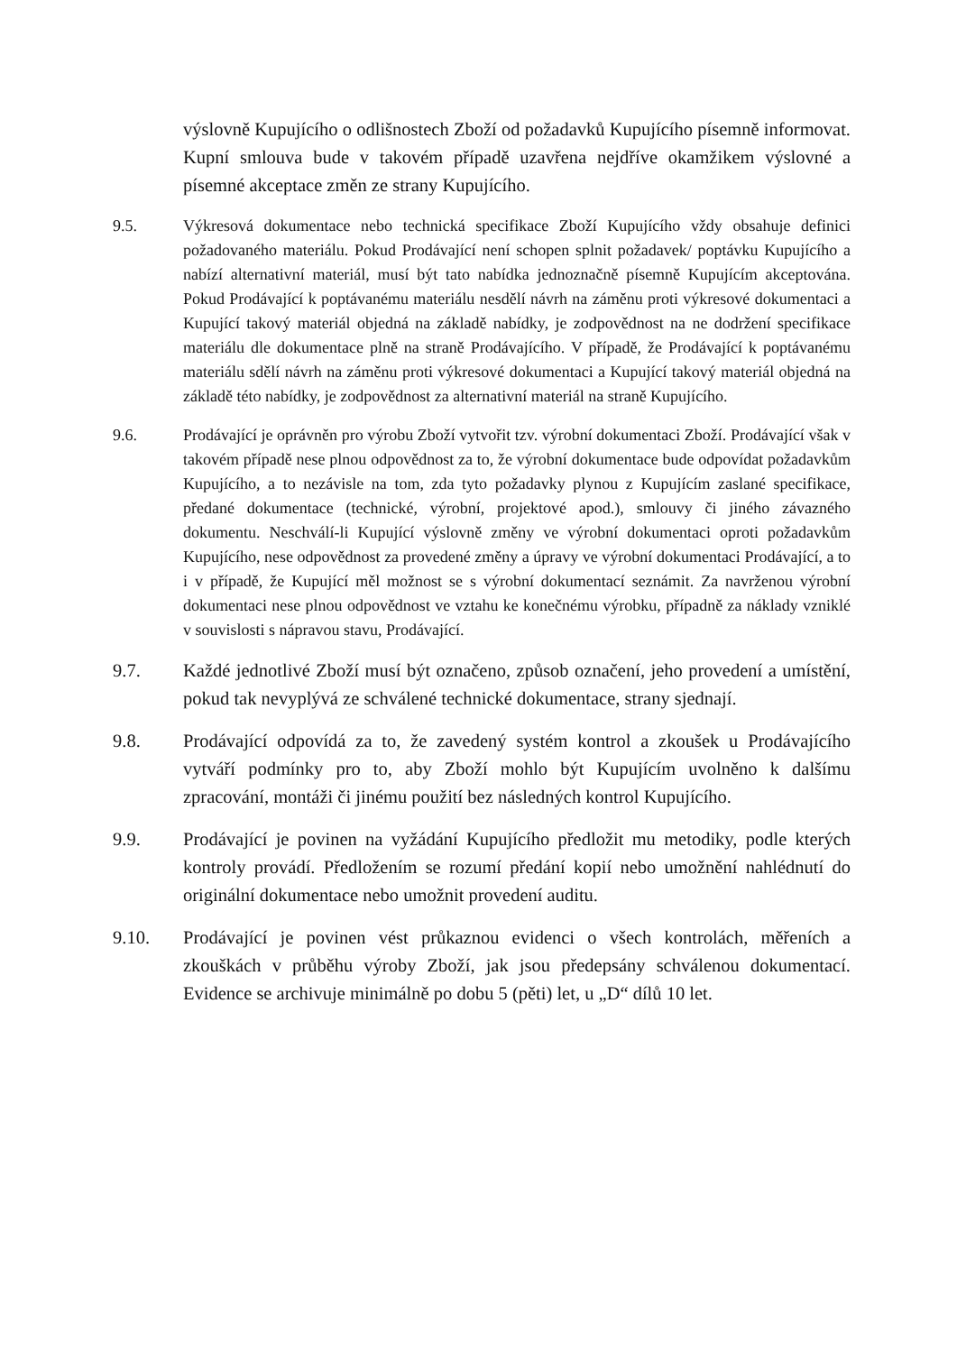výslovně Kupujícího o odlišnostech Zboží od požadavků Kupujícího písemně informovat. Kupní smlouva bude v takovém případě uzavřena nejdříve okamžikem výslovné a písemné akceptace změn ze strany Kupujícího.
9.5. Výkresová dokumentace nebo technická specifikace Zboží Kupujícího vždy obsahuje definici požadovaného materiálu. Pokud Prodávající není schopen splnit požadavek/ poptávku Kupujícího a nabízí alternativní materiál, musí být tato nabídka jednoznačně písemně Kupujícím akceptována. Pokud Prodávající k poptávanému materiálu nesdělí návrh na záměnu proti výkresové dokumentaci a Kupující takový materiál objedná na základě nabídky, je zodpovědnost na ne dodržení specifikace materiálu dle dokumentace plně na straně Prodávajícího. V případě, že Prodávající k poptávanému materiálu sdělí návrh na záměnu proti výkresové dokumentaci a Kupující takový materiál objedná na základě této nabídky, je zodpovědnost za alternativní materiál na straně Kupujícího.
9.6. Prodávající je oprávněn pro výrobu Zboží vytvořit tzv. výrobní dokumentaci Zboží. Prodávající však v takovém případě nese plnou odpovědnost za to, že výrobní dokumentace bude odpovídat požadavkům Kupujícího, a to nezávisle na tom, zda tyto požadavky plynou z Kupujícím zaslané specifikace, předané dokumentace (technické, výrobní, projektové apod.), smlouvy či jiného závazného dokumentu. Neschválí-li Kupující výslovně změny ve výrobní dokumentaci oproti požadavkům Kupujícího, nese odpovědnost za provedené změny a úpravy ve výrobní dokumentaci Prodávající, a to i v případě, že Kupující měl možnost se s výrobní dokumentací seznámit. Za navrženou výrobní dokumentaci nese plnou odpovědnost ve vztahu ke konečnému výrobku, případně za náklady vzniklé v souvislosti s nápravou stavu, Prodávající.
9.7. Každé jednotlivé Zboží musí být označeno, způsob označení, jeho provedení a umístění, pokud tak nevyplývá ze schválené technické dokumentace, strany sjednají.
9.8. Prodávající odpovídá za to, že zavedený systém kontrol a zkoušek u Prodávajícího vytváří podmínky pro to, aby Zboží mohlo být Kupujícím uvolněno k dalšímu zpracování, montáži či jinému použití bez následných kontrol Kupujícího.
9.9. Prodávající je povinen na vyžádání Kupujícího předložit mu metodiky, podle kterých kontroly provádí. Předložením se rozumí předání kopií nebo umožnění nahlédnutí do originální dokumentace nebo umožnit provedení auditu.
9.10. Prodávající je povinen vést průkaznou evidenci o všech kontrolách, měřeních a zkouškách v průběhu výroby Zboží, jak jsou předepsány schválenou dokumentací. Evidence se archivuje minimálně po dobu 5 (pěti) let, u „D“ dílů 10 let.